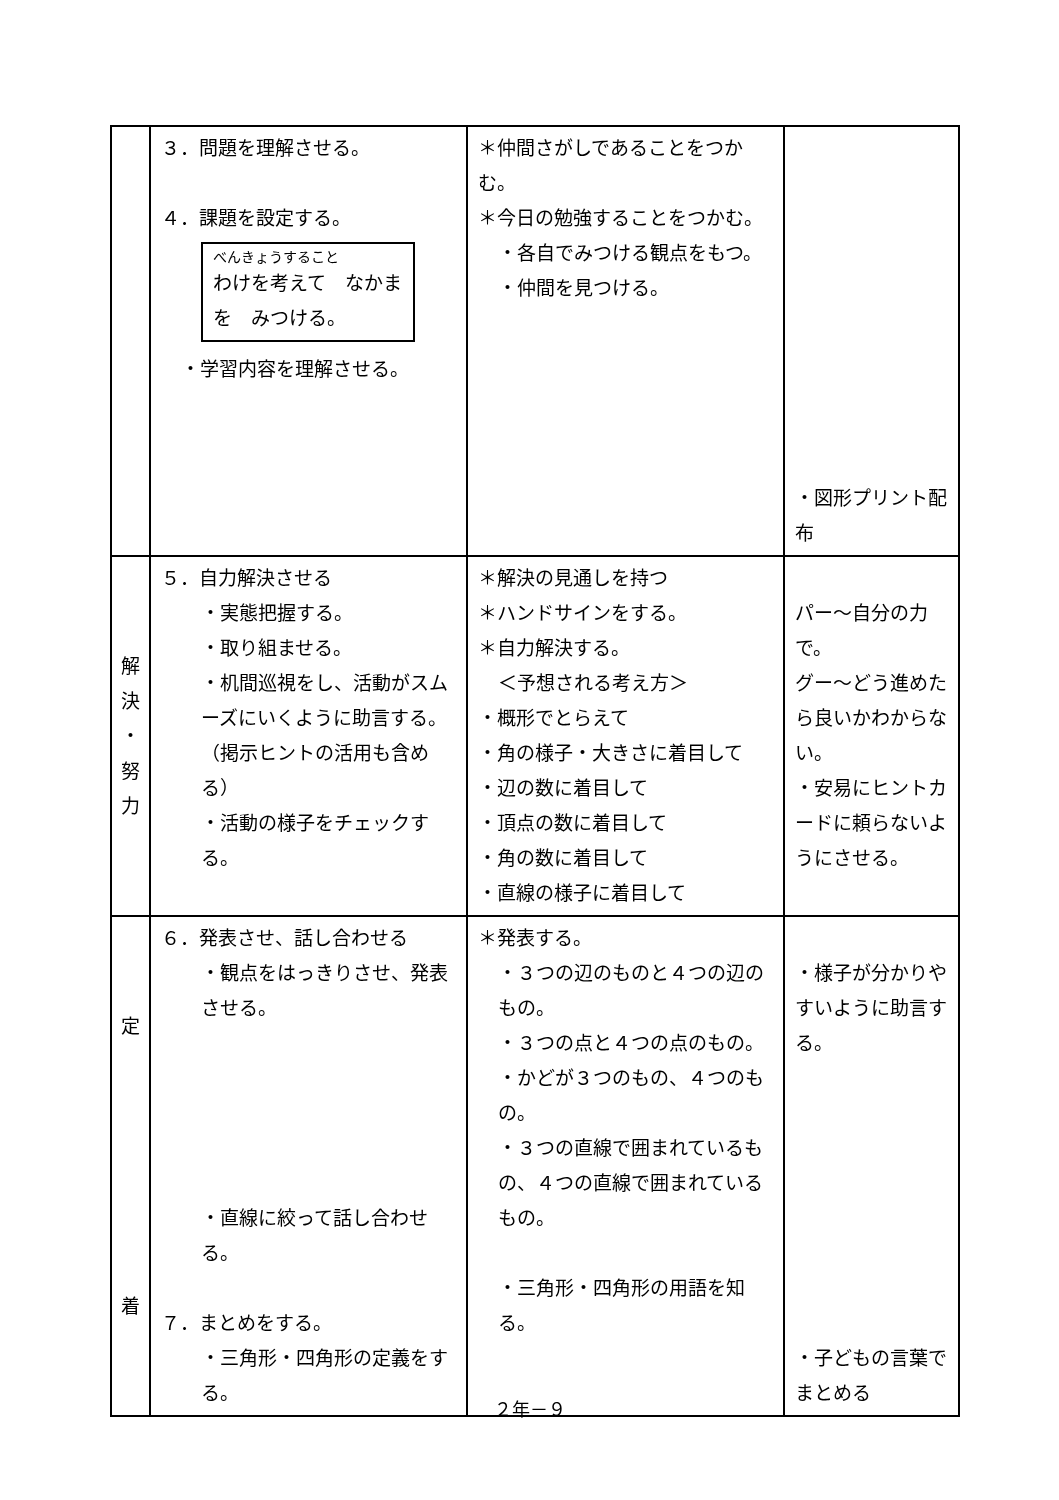| | ３．問題を理解させる。 ４．課題を設定する。 べんきょうすること わけを考えて なかまを みつける。 ・学習内容を理解させる。 | ＊仲間さがしであることをつかむ。 ＊今日の勉強することをつかむ。 ・各自でみつける観点をもつ。 ・仲間を見つける。 | ・図形プリント配布 |
| 解 決 ・ 努 力 | ５．自力解決させる ・実態把握する。 ・取り組ませる。 ・机間巡視をし、活動がスムーズにいくように助言する。（掲示ヒントの活用も含める） ・活動の様子をチェックする。 | ＊解決の見通しを持つ ＊ハンドサインをする。 ＊自力解決する。 ＜予想される考え方＞ ・概形でとらえて ・角の様子・大きさに着目して ・辺の数に着目して ・頂点の数に着目して ・角の数に着目して ・直線の様子に着目して | パー～自分の力で。 グー～どう進めたら良いかわからない。 ・安易にヒントカードに頼らないようにさせる。 |
| 定 着 | ６．発表させ、話し合わせる ・観点をはっきりさせ、発表させる。 ・直線に絞って話し合わせる。 ７．まとめをする。 ・三角形・四角形の定義をする。 | ＊発表する。 ・３つの辺のものと４つの辺のもの。 ・３つの点と４つの点のもの。 ・かどが３つのもの、４つのもの。 ・３つの直線で囲まれているもの、４つの直線で囲まれているもの。 ・三角形・四角形の用語を知る。 | ・様子が分かりやすいように助言する。 ・子どもの言葉でまとめる |
２年－９